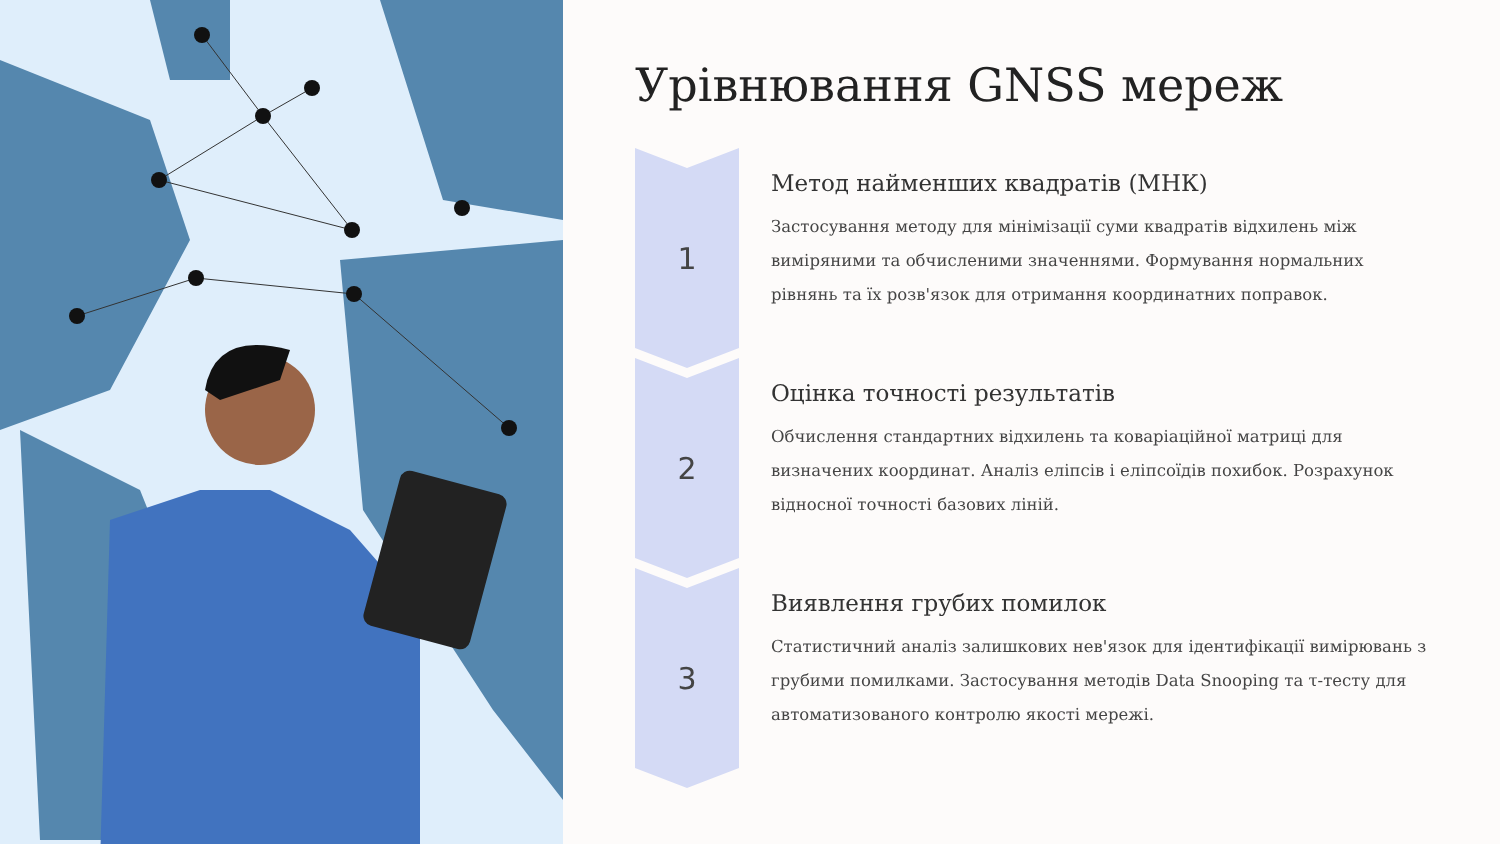Урівнювання GNSS мереж
1
Метод найменших квадратів (МНК)
Застосування методу для мінімізації суми квадратів відхилень між виміряними та обчисленими значеннями. Формування нормальних рівнянь та їх розв'язок для отримання координатних поправок.
2
Оцінка точності результатів
Обчислення стандартних відхилень та коваріаційної матриці для визначених координат. Аналіз еліпсів і еліпсоїдів похибок. Розрахунок відносної точності базових ліній.
3
Виявлення грубих помилок
Статистичний аналіз залишкових нев'язок для ідентифікації вимірювань з грубими помилками. Застосування методів Data Snooping та τ-тесту для автоматизованого контролю якості мережі.